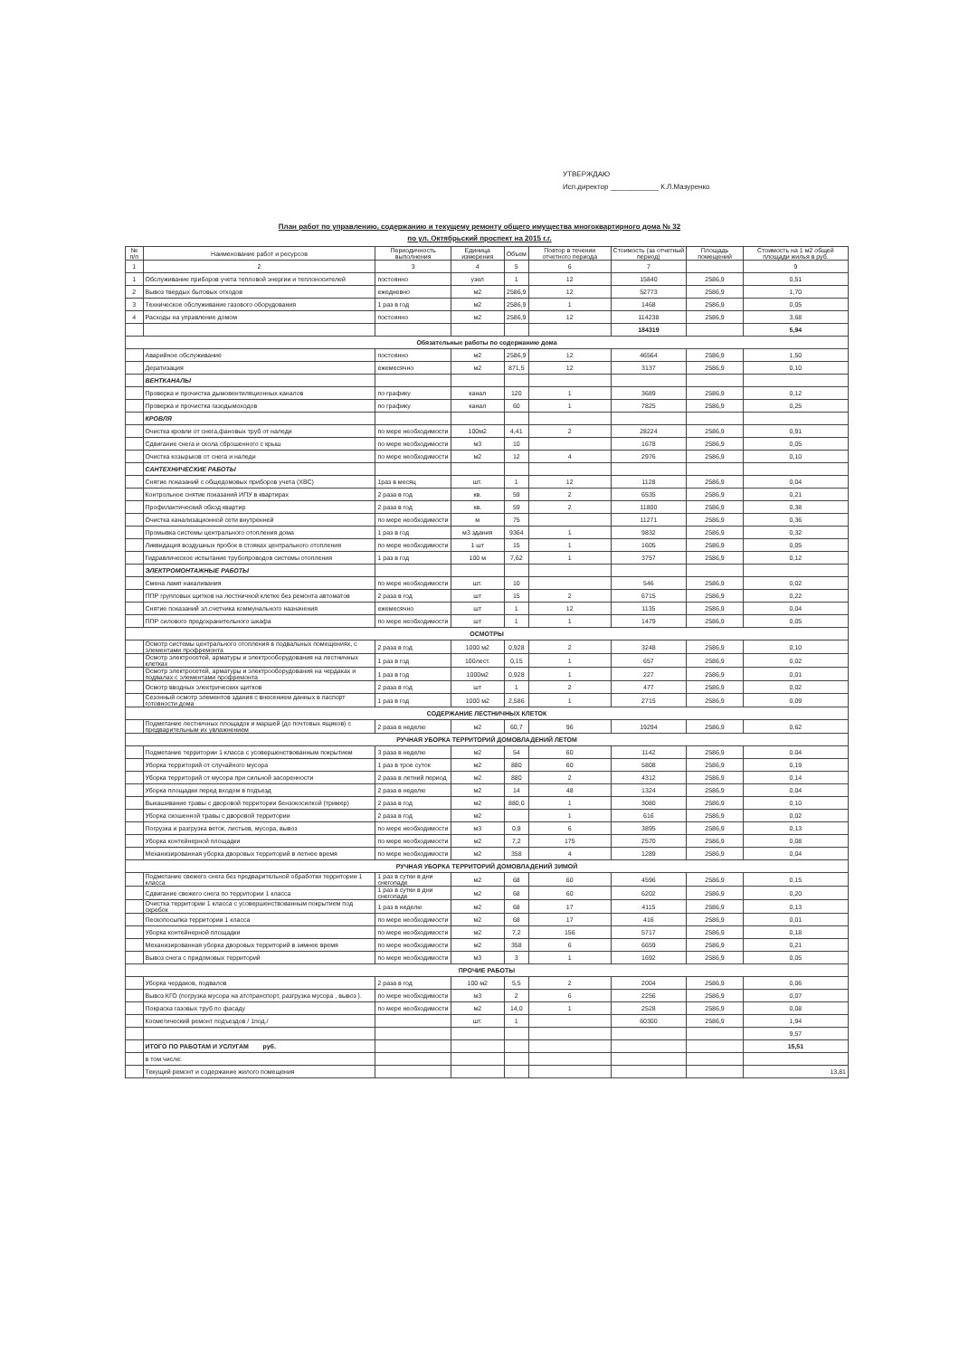УТВЕРЖДАЮ
Исп.директор ____________ К.Л.Мазуренко
План работ по управлению, содержанию и текущему ремонту общего имущества многоквартирного дома № 32
по ул. Октябрьский проспект на 2015 г.г.
| № п/п | Наименование работ и ресурсов | Периодичность выполнения | Единица измерения | Объем | Повтор в течении отчетного периода | Стоимость (за отчетный период) | Площадь помещений | Стоимость на 1 м2 общей площади жилья в руб. |
| --- | --- | --- | --- | --- | --- | --- | --- | --- |
| 1 | 2 | 3 | 4 | 5 | 6 | 7 | | 9 |
| 1 | Обслуживание приборов учета тепловой энергии и теплоносителей | постоянно | узел | 1 | 12 | 15840 | 2586,9 | 0,51 |
| 2 | Вывоз твердых бытовых отходов | ежедневно | м2 | 2586,9 | 12 | 52773 | 2586,9 | 1,70 |
| 3 | Техническое обслуживание газового оборудования | 1 раз в год | м2 | 2586,9 | 1 | 1468 | 2586,9 | 0,05 |
| 4 | Расходы на управление домом | постоянно | м2 | 2586,9 | 12 | 114238 | 2586,9 | 3,68 |
| | | | | | | 184319 | | 5,94 |
| Обязательные работы по содержанию дома | | | | | | | | |
| | Аварийное обслуживание | постоянно | м2 | 2586,9 | 12 | 46564 | 2586,9 | 1,50 |
| | Дератизация | ежемесячно | м2 | 871,5 | 12 | 3137 | 2586,9 | 0,10 |
| | ВЕНТКАНАЛЫ | | | | | | | |
| | Проверка и прочистка дымовентиляционных каналов | по графику | канал | 120 | 1 | 3689 | 2586,9 | 0,12 |
| | Проверка и прочистка газодымоходов | по графику | канал | 60 | 1 | 7825 | 2586,9 | 0,25 |
| | КРОВЛЯ | | | | | | | |
| | Очистка кровли от снега,фановых труб от наледи | по мере необходимости | 100м2 | 4,41 | 2 | 28224 | 2586,9 | 0,91 |
| | Сдвигание снега и скола сброшенного с крыш | по мере необходимости | м3 | 10 | | 1678 | 2586,9 | 0,05 |
| | Очистка козырьков от снега и наледи | по мере необходимости | м2 | 12 | 4 | 2976 | 2586,9 | 0,10 |
| | САНТЕХНИЧЕСКИЕ РАБОТЫ | | | | | | | |
| | Снятие показаний с общедомовых приборов учета (ХВС) | 1раз в месяц | шт. | 1 | 12 | 1128 | 2586,9 | 0,04 |
| | Контрольное снятие показаний ИПУ в квартирах | 2 раза в год | кв. | 59 | 2 | 6535 | 2586,9 | 0,21 |
| | Профилактический обход квартир | 2 раза в год | кв. | 59 | 2 | 11800 | 2586,9 | 0,38 |
| | Очистка канализационной сети внутренней | по мере необходимости | м | 75 | | 11271 | 2586,9 | 0,36 |
| | Промывка системы центрального отопления дома | 1 раз в год | м3 здания | 9364 | 1 | 9832 | 2586,9 | 0,32 |
| | Ликвидация воздушных пробок в стояках центрального отопления | по мере необходимости | 1 шт | 15 | 1 | 1605 | 2586,9 | 0,05 |
| | Гидравлическое испытание трубопроводов системы отопления | 1 раз в год | 100 м | 7,62 | 1 | 3757 | 2586,9 | 0,12 |
| | ЭЛЕКТРОМОНТАЖНЫЕ РАБОТЫ | | | | | | | |
| | Смена ламп накаливания | по мере необходимости | шт. | 10 | | 546 | 2586,9 | 0,02 |
| | ППР групповых щитков на лестничной клетке без ремонта автоматов | 2 раза в год | шт | 15 | 2 | 6715 | 2586,9 | 0,22 |
| | Снятие показаний эл.счетчика коммунального назначения | ежемесячно | шт | 1 | 12 | 1135 | 2586,9 | 0,04 |
| | ППР силового предохранительного шкафа | по мере необходимости | шт | 1 | 1 | 1479 | 2586,9 | 0,05 |
| ОСМОТРЫ | | | | | | | | |
| | Осмотр системы центрального отопления в подвальных помещениях, с элементами профремонта | 2 раза в год | 1000 м2 | 0,928 | 2 | 3248 | 2586,9 | 0,10 |
| | Осмотр электросетей, арматуры и электрооборудования на лестничных клетках | 1 раз в год | 100лест. | 0,15 | 1 | 657 | 2586,9 | 0,02 |
| | Осмотр электросетей, арматуры и электрооборудования на чердаках и подвалах с элементами профремонта | 1 раз в год | 1000м2 | 0,928 | 1 | 227 | 2586,9 | 0,01 |
| | Осмотр вводных электрических щитков | 2 раза в год | шт | 1 | 2 | 477 | 2586,9 | 0,02 |
| | Сезонный осмотр элементов здания с внесением данных в паспорт готовности дома | 1 раз в год | 1000 м2 | 2,586 | 1 | 2715 | 2586,9 | 0,09 |
| СОДЕРЖАНИЕ ЛЕСТНИЧНЫХ КЛЕТОК | | | | | | | | |
| | Подметание лестничных площадок и маршей (до почтовых ящиков) с предварительным их увлажнением | 2 раза в неделю | м2 | 60,7 | 96 | 19294 | 2586,9 | 0,62 |
| РУЧНАЯ УБОРКА ТЕРРИТОРИЙ ДОМОВЛАДЕНИЙ ЛЕТОМ | | | | | | | | |
| | Подметание территории 1 класса с усовершенствованным покрытием | 3 раза в неделю | м2 | 54 | 60 | 1142 | 2586,9 | 0.04 |
| | Уборка территорий от случайного мусора | 1 раз в трое суток | м2 | 880 | 60 | 5808 | 2586,9 | 0,19 |
| | Уборка территорий от мусора при сильной засоренности | 2 раза в летний период | м2 | 880 | 2 | 4312 | 2586,9 | 0,14 |
| | Уборка площадки перед входом в подъезд | 2 раза в неделю | м2 | 14 | 48 | 1324 | 2586,9 | 0,04 |
| | Выкашивание травы с дворовой территории бензокосилкой (тример) | 2 раза в год | м2 | 880,0 | 1 | 3080 | 2586,9 | 0,10 |
| | Уборка скошенной травы с дворовой территории | 2 раза в год | м2 | | 1 | 616 | 2586,9 | 0,02 |
| | Погрузка и разгрузка веток, листьев, мусора, вывоз | по мере необходимости | м3 | 0,8 | 6 | 3895 | 2586,9 | 0,13 |
| | Уборка контейнерной площадки | по мере необходимости | м2 | 7,2 | 175 | 2570 | 2586,9 | 0,08 |
| | Механизированная уборка дворовых территорий в летнее время | по мере необходимости | м2 | 358 | 4 | 1289 | 2586,9 | 0,04 |
| РУЧНАЯ УБОРКА ТЕРРИТОРИЙ ДОМОВЛАДЕНИЙ ЗИМОЙ | | | | | | | | |
| | Подметание свежего снега без предварительной обработки территории 1 класса | 1 раз в сутки в дни снегопаде | м2 | 68 | 60 | 4596 | 2586,9 | 0,15 |
| | Сдвигание свежего снега по территории 1 класса | 1 раз в сутки в дни снегопаде | м2 | 68 | 60 | 6202 | 2586,9 | 0,20 |
| | Очистка территории 1 класса с усовершенствованным покрытием под скребок | 1 раз в неделю | м2 | 68 | 17 | 4115 | 2586,9 | 0,13 |
| | Пескопосыпка территории 1 класса | по мере необходимости | м2 | 68 | 17 | 416 | 2586,9 | 0,01 |
| | Уборка контейнерной площадки | по мере необходимости | м2 | 7,2 | 156 | 5717 | 2586,9 | 0,18 |
| | Механизированная уборка дворовых территорий в зимнее время | по мере необходимости | м2 | 358 | 6 | 6659 | 2586,9 | 0,21 |
| | Вывоз снега с придомовых территорий | по мере необходимости | м3 | 3 | 1 | 1692 | 2586,9 | 0,05 |
| ПРОЧИЕ РАБОТЫ | | | | | | | | |
| | Уборка чердаков, подвалов | 2 раза в год | 100 м2 | 5,5 | 2 | 2004 | 2586,9 | 0,06 |
| | Вывоз КГО (погрузка мусора на атотранспорт, разгрузка мусора , вывоз ). | по мере необходимости | м3 | 2 | 6 | 2256 | 2586,9 | 0,07 |
| | Покраска газовых труб по фасаду | по мере необходимости | м2 | 14,0 | 1 | 2528 | 2586,9 | 0,08 |
| | Косметический ремонт подъездов / 1под./ | | шт. | 1 | | 60300 | 2586,9 | 1,94 |
| | | | | | | | | 9,57 |
| | ИТОГО ПО РАБОТАМ И УСЛУГАМ руб. | | | | | | | 15,51 |
| | в том числе: | | | | | | | |
| | Текущий ремонт и содержание жилого помещения | | | | | | | 13,81 |